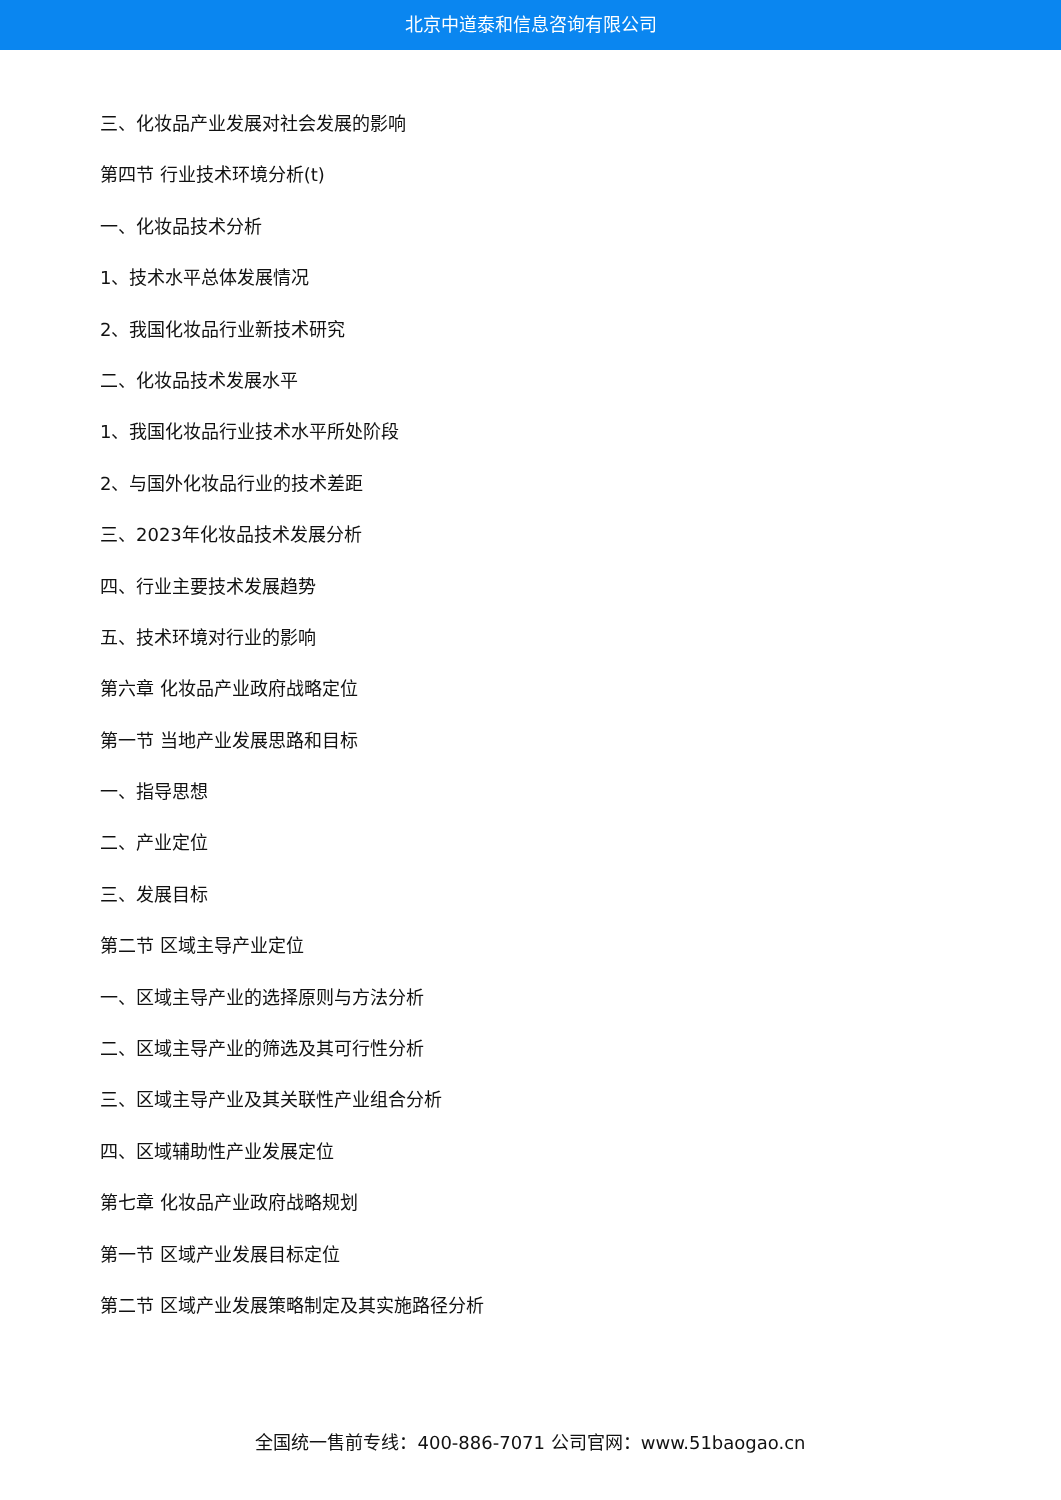北京中道泰和信息咨询有限公司
三、化妆品产业发展对社会发展的影响
第四节 行业技术环境分析(t)
一、化妆品技术分析
1、技术水平总体发展情况
2、我国化妆品行业新技术研究
二、化妆品技术发展水平
1、我国化妆品行业技术水平所处阶段
2、与国外化妆品行业的技术差距
三、2023年化妆品技术发展分析
四、行业主要技术发展趋势
五、技术环境对行业的影响
第六章 化妆品产业政府战略定位
第一节 当地产业发展思路和目标
一、指导思想
二、产业定位
三、发展目标
第二节 区域主导产业定位
一、区域主导产业的选择原则与方法分析
二、区域主导产业的筛选及其可行性分析
三、区域主导产业及其关联性产业组合分析
四、区域辅助性产业发展定位
第七章 化妆品产业政府战略规划
第一节 区域产业发展目标定位
第二节 区域产业发展策略制定及其实施路径分析
全国统一售前专线：400-886-7071 公司官网：www.51baogao.cn